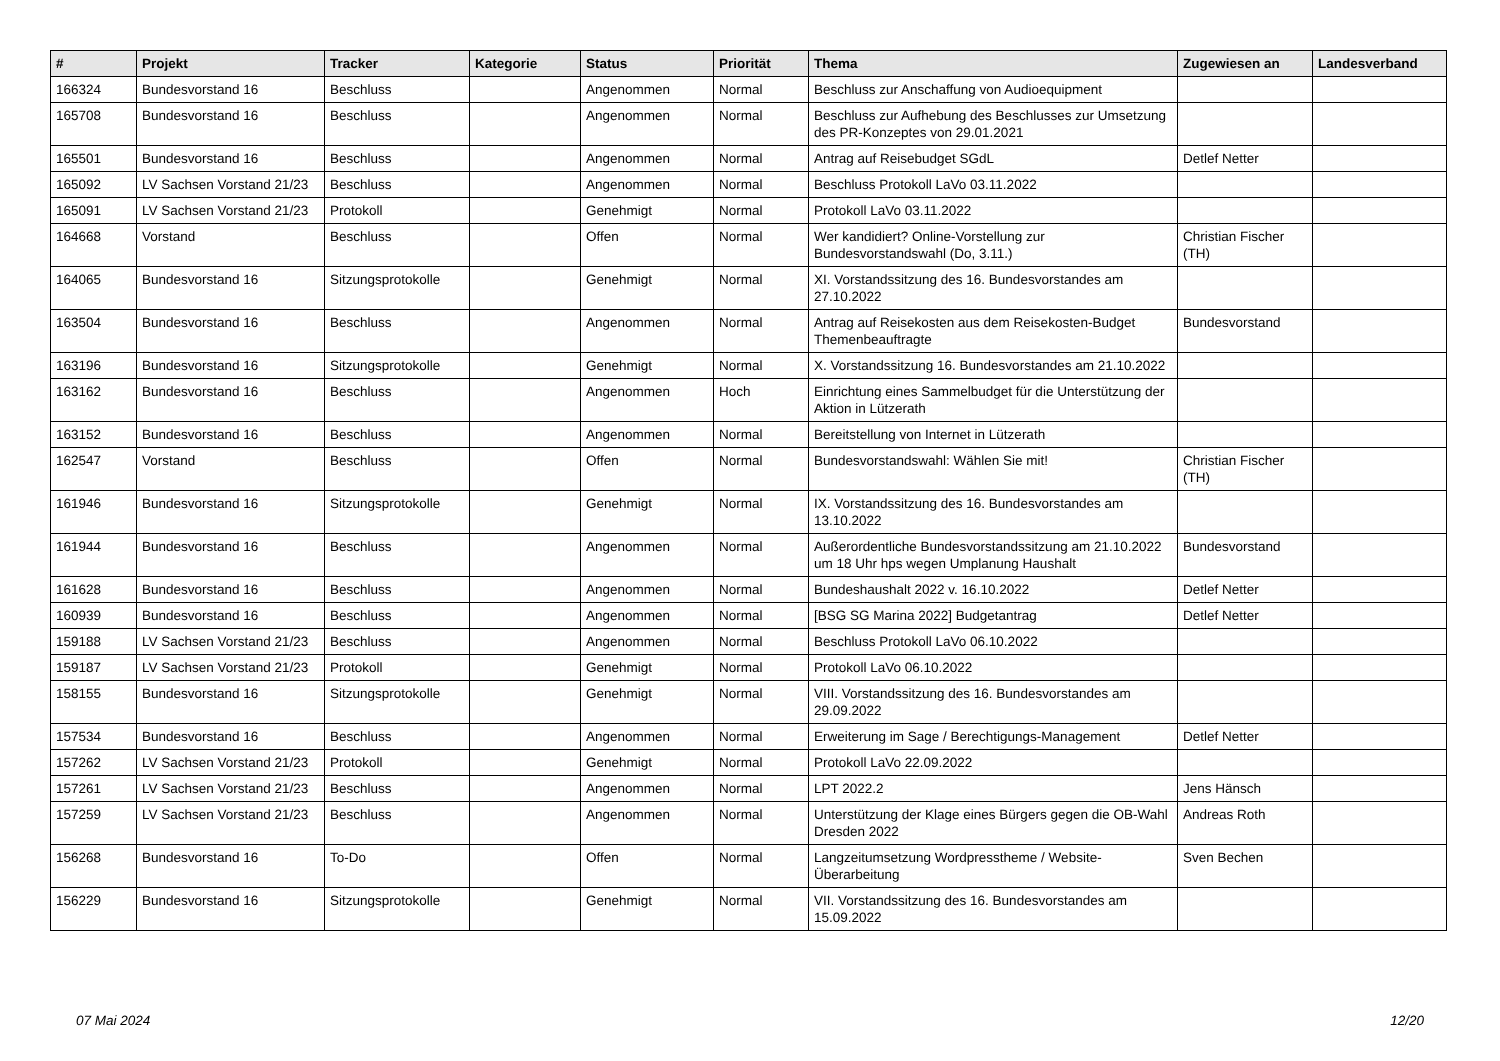| # | Projekt | Tracker | Kategorie | Status | Priorität | Thema | Zugewiesen an | Landesverband |
| --- | --- | --- | --- | --- | --- | --- | --- | --- |
| 166324 | Bundesvorstand 16 | Beschluss | | Angenommen | Normal | Beschluss zur Anschaffung von Audioequipment | | |
| 165708 | Bundesvorstand 16 | Beschluss | | Angenommen | Normal | Beschluss zur Aufhebung des Beschlusses zur Umsetzung des PR-Konzeptes von 29.01.2021 | | |
| 165501 | Bundesvorstand 16 | Beschluss | | Angenommen | Normal | Antrag auf Reisebudget SGdL | Detlef Netter | |
| 165092 | LV Sachsen Vorstand 21/23 | Beschluss | | Angenommen | Normal | Beschluss Protokoll LaVo 03.11.2022 | | |
| 165091 | LV Sachsen Vorstand 21/23 | Protokoll | | Genehmigt | Normal | Protokoll LaVo 03.11.2022 | | |
| 164668 | Vorstand | Beschluss | | Offen | Normal | Wer kandidiert? Online-Vorstellung zur Bundesvorstandswahl (Do, 3.11.) | Christian Fischer (TH) | |
| 164065 | Bundesvorstand 16 | Sitzungsprotokolle | | Genehmigt | Normal | XI. Vorstandssitzung des 16. Bundesvorstandes am 27.10.2022 | | |
| 163504 | Bundesvorstand 16 | Beschluss | | Angenommen | Normal | Antrag auf Reisekosten aus dem Reisekosten-Budget Themenbeauftragte | Bundesvorstand | |
| 163196 | Bundesvorstand 16 | Sitzungsprotokolle | | Genehmigt | Normal | X. Vorstandssitzung 16. Bundesvorstandes am 21.10.2022 | | |
| 163162 | Bundesvorstand 16 | Beschluss | | Angenommen | Hoch | Einrichtung eines Sammelbudget für die Unterstützung der Aktion in Lützerath | | |
| 163152 | Bundesvorstand 16 | Beschluss | | Angenommen | Normal | Bereitstellung von Internet in Lützerath | | |
| 162547 | Vorstand | Beschluss | | Offen | Normal | Bundesvorstandswahl: Wählen Sie mit! | Christian Fischer (TH) | |
| 161946 | Bundesvorstand 16 | Sitzungsprotokolle | | Genehmigt | Normal | IX. Vorstandssitzung des 16. Bundesvorstandes am 13.10.2022 | | |
| 161944 | Bundesvorstand 16 | Beschluss | | Angenommen | Normal | Außerordentliche Bundesvorstandssitzung am 21.10.2022 um 18 Uhr hps wegen Umplanung Haushalt | Bundesvorstand | |
| 161628 | Bundesvorstand 16 | Beschluss | | Angenommen | Normal | Bundeshaushalt 2022 v. 16.10.2022 | Detlef Netter | |
| 160939 | Bundesvorstand 16 | Beschluss | | Angenommen | Normal | [BSG SG Marina 2022] Budgetantrag | Detlef Netter | |
| 159188 | LV Sachsen Vorstand 21/23 | Beschluss | | Angenommen | Normal | Beschluss Protokoll LaVo 06.10.2022 | | |
| 159187 | LV Sachsen Vorstand 21/23 | Protokoll | | Genehmigt | Normal | Protokoll LaVo 06.10.2022 | | |
| 158155 | Bundesvorstand 16 | Sitzungsprotokolle | | Genehmigt | Normal | VIII. Vorstandssitzung des 16. Bundesvorstandes am 29.09.2022 | | |
| 157534 | Bundesvorstand 16 | Beschluss | | Angenommen | Normal | Erweiterung im Sage / Berechtigungs-Management | Detlef Netter | |
| 157262 | LV Sachsen Vorstand 21/23 | Protokoll | | Genehmigt | Normal | Protokoll LaVo 22.09.2022 | | |
| 157261 | LV Sachsen Vorstand 21/23 | Beschluss | | Angenommen | Normal | LPT 2022.2 | Jens Hänsch | |
| 157259 | LV Sachsen Vorstand 21/23 | Beschluss | | Angenommen | Normal | Unterstützung der Klage eines Bürgers gegen die OB-Wahl Dresden 2022 | Andreas Roth | |
| 156268 | Bundesvorstand 16 | To-Do | | Offen | Normal | Langzeitumsetzung Wordpresstheme / Website-Überarbeitung | Sven Bechen | |
| 156229 | Bundesvorstand 16 | Sitzungsprotokolle | | Genehmigt | Normal | VII. Vorstandssitzung des 16. Bundesvorstandes am 15.09.2022 | | |
07 Mai 2024 12/20